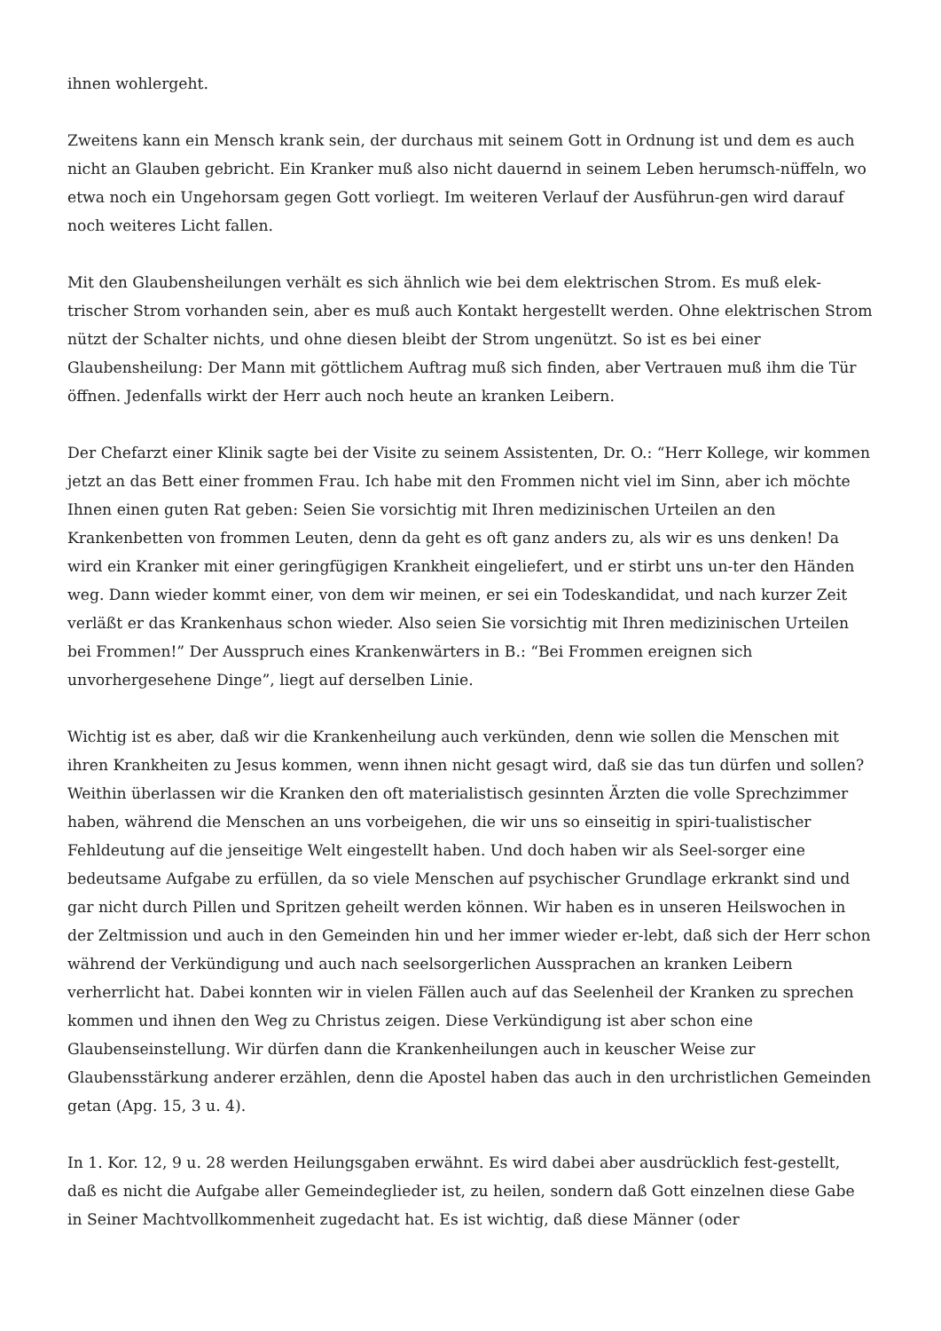ihnen wohlergeht.
Zweitens kann ein Mensch krank sein, der durchaus mit seinem Gott in Ordnung ist und dem es auch nicht an Glauben gebricht. Ein Kranker muß also nicht dauernd in seinem Leben herumsch-nüffeln, wo etwa noch ein Ungehorsam gegen Gott vorliegt. Im weiteren Verlauf der Ausführun-gen wird darauf noch weiteres Licht fallen.
Mit den Glaubensheilungen verhält es sich ähnlich wie bei dem elektrischen Strom. Es muß elek-trischer Strom vorhanden sein, aber es muß auch Kontakt hergestellt werden. Ohne elektrischen Strom nützt der Schalter nichts, und ohne diesen bleibt der Strom ungenützt. So ist es bei einer Glaubensheilung: Der Mann mit göttlichem Auftrag muß sich finden, aber Vertrauen muß ihm die Tür öffnen. Jedenfalls wirkt der Herr auch noch heute an kranken Leibern.
Der Chefarzt einer Klinik sagte bei der Visite zu seinem Assistenten, Dr. O.: “Herr Kollege, wir kommen jetzt an das Bett einer frommen Frau. Ich habe mit den Frommen nicht viel im Sinn, aber ich möchte Ihnen einen guten Rat geben: Seien Sie vorsichtig mit Ihren medizinischen Urteilen an den Krankenbetten von frommen Leuten, denn da geht es oft ganz anders zu, als wir es uns denken! Da wird ein Kranker mit einer geringfügigen Krankheit eingeliefert, und er stirbt uns un-ter den Händen weg. Dann wieder kommt einer, von dem wir meinen, er sei ein Todeskandidat, und nach kurzer Zeit verläßt er das Krankenhaus schon wieder. Also seien Sie vorsichtig mit Ihren medizinischen Urteilen bei Frommen!” Der Ausspruch eines Krankenwärters in B.: “Bei Frommen ereignen sich unvorhergesehene Dinge”, liegt auf derselben Linie.
Wichtig ist es aber, daß wir die Krankenheilung auch verkünden, denn wie sollen die Menschen mit ihren Krankheiten zu Jesus kommen, wenn ihnen nicht gesagt wird, daß sie das tun dürfen und sollen? Weithin überlassen wir die Kranken den oft materialistisch gesinnten Ärzten die volle Sprechzimmer haben, während die Menschen an uns vorbeigehen, die wir uns so einseitig in spiri-tualistischer Fehldeutung auf die jenseitige Welt eingestellt haben. Und doch haben wir als Seel-sorger eine bedeutsame Aufgabe zu erfüllen, da so viele Menschen auf psychischer Grundlage erkrankt sind und gar nicht durch Pillen und Spritzen geheilt werden können. Wir haben es in unseren Heilswochen in der Zeltmission und auch in den Gemeinden hin und her immer wieder er-lebt, daß sich der Herr schon während der Verkündigung und auch nach seelsorgerlichen Aussprachen an kranken Leibern verherrlicht hat. Dabei konnten wir in vielen Fällen auch auf das Seelenheil der Kranken zu sprechen kommen und ihnen den Weg zu Christus zeigen. Diese Verkündigung ist aber schon eine Glaubenseinstellung. Wir dürfen dann die Krankenheilungen auch in keuscher Weise zur Glaubensstärkung anderer erzählen, denn die Apostel haben das auch in den urchristlichen Gemeinden getan (Apg. 15, 3 u. 4).
In 1. Kor. 12, 9 u. 28 werden Heilungsgaben erwähnt. Es wird dabei aber ausdrücklich fest-gestellt, daß es nicht die Aufgabe aller Gemeindeglieder ist, zu heilen, sondern daß Gott einzelnen diese Gabe in Seiner Machtvollkommenheit zugedacht hat. Es ist wichtig, daß diese Männer (oder